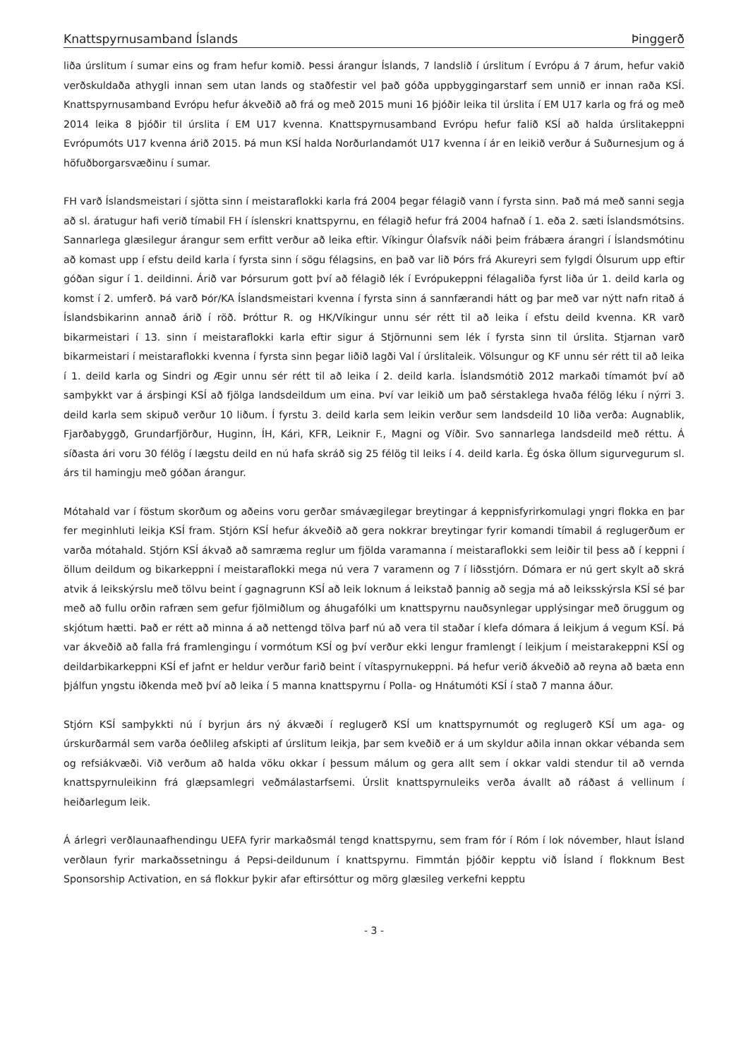Knattspyrnusamband Íslands Þinggerð
liða úrslitum í sumar eins og fram hefur komið. Þessi árangur Íslands, 7 landslið í úrslitum í Evrópu á 7 árum, hefur vakið verðskuldaða athygli innan sem utan lands og staðfestir vel það góða uppbyggingarstarf sem unnið er innan raða KSÍ. Knattspyrnusamband Evrópu hefur ákveðið að frá og með 2015 muni 16 þjóðir leika til úrslita í EM U17 karla og frá og með 2014 leika 8 þjóðir til úrslita í EM U17 kvenna. Knattspyrnusamband Evrópu hefur falið KSÍ að halda úrslitakeppni Evrópumóts U17 kvenna árið 2015. Þá mun KSÍ halda Norðurlandamót U17 kvenna í ár en leikið verður á Suðurnesjum og á höfuðborgarsvæðinu í sumar.
FH varð Íslandsmeistari í sjötta sinn í meistaraflokki karla frá 2004 þegar félagið vann í fyrsta sinn. Það má með sanni segja að sl. áratugur hafi verið tímabil FH í íslenskri knattspyrnu, en félagið hefur frá 2004 hafnað í 1. eða 2. sæti Íslandsmótsins. Sannarlega glæsilegur árangur sem erfitt verður að leika eftir. Víkingur Ólafsvík náði þeim frábæra árangri í Íslandsmótinu að komast upp í efstu deild karla í fyrsta sinn í sögu félagsins, en það var lið Þórs frá Akureyri sem fylgdi Ólsurum upp eftir góðan sigur í 1. deildinni. Árið var Þórsurum gott því að félagið lék í Evrópukeppni félagaliða fyrst liða úr 1. deild karla og komst í 2. umferð. Þá varð Þór/KA Íslandsmeistari kvenna í fyrsta sinn á sannfærandi hátt og þar með var nýtt nafn ritað á Íslandsbikarinn annað árið í röð. Þróttur R. og HK/Víkingur unnu sér rétt til að leika í efstu deild kvenna. KR varð bikarmeistari í 13. sinn í meistaraflokki karla eftir sigur á Stjörnunni sem lék í fyrsta sinn til úrslita. Stjarnan varð bikarmeistari í meistaraflokki kvenna í fyrsta sinn þegar liðið lagði Val í úrslitaleik. Völsungur og KF unnu sér rétt til að leika í 1. deild karla og Sindri og Ægir unnu sér rétt til að leika í 2. deild karla. Íslandsmótið 2012 markaði tímamót því að samþykkt var á ársþingi KSÍ að fjölga landsdeildum um eina. Því var leikið um það sérstaklega hvaða félög léku í nýrri 3. deild karla sem skipuð verður 10 liðum. Í fyrstu 3. deild karla sem leikin verður sem landsdeild 10 liða verða: Augnablik, Fjarðabyggð, Grundarfjörður, Huginn, ÍH, Kári, KFR, Leiknir F., Magni og Víðir. Svo sannarlega landsdeild með réttu. Á síðasta ári voru 30 félög í lægstu deild en nú hafa skráð sig 25 félög til leiks í 4. deild karla. Ég óska öllum sigurvegurum sl. árs til hamingju með góðan árangur.
Mótahald var í föstum skorðum og aðeins voru gerðar smávægilegar breytingar á keppnisfyrirkomulagi yngri flokka en þar fer meginhluti leikja KSÍ fram. Stjórn KSÍ hefur ákveðið að gera nokkrar breytingar fyrir komandi tímabil á reglugerðum er varða mótahald. Stjórn KSÍ ákvað að samræma reglur um fjölda varamanna í meistaraflokki sem leiðir til þess að í keppni í öllum deildum og bikarkeppni í meistaraflokki mega nú vera 7 varamenn og 7 í liðsstjórn. Dómara er nú gert skylt að skrá atvik á leikskýrslu með tölvu beint í gagnagrunn KSÍ að leik loknum á leikstað þannig að segja má að leiksskýrsla KSÍ sé þar með að fullu orðin rafræn sem gefur fjölmiðlum og áhugafólki um knattspyrnu nauðsynlegar upplýsingar með öruggum og skjótum hætti. Það er rétt að minna á að nettengd tölva þarf nú að vera til staðar í klefa dómara á leikjum á vegum KSÍ. Þá var ákveðið að falla frá framlengingu í vormótum KSÍ og því verður ekki lengur framlengt í leikjum í meistarakeppni KSÍ og deildarbikarkeppni KSÍ ef jafnt er heldur verður farið beint í vítaspyrnukeppni. Þá hefur verið ákveðið að reyna að bæta enn þjálfun yngstu iðkenda með því að leika í 5 manna knattspyrnu í Polla- og Hnátumóti KSÍ í stað 7 manna áður.
Stjórn KSÍ samþykkti nú í byrjun árs ný ákvæði í reglugerð KSÍ um knattspyrnumót og reglugerð KSÍ um aga- og úrskurðarmál sem varða óeðlileg afskipti af úrslitum leikja, þar sem kveðið er á um skyldur aðila innan okkar vébanda sem og refsiákvæði. Við verðum að halda vöku okkar í þessum málum og gera allt sem í okkar valdi stendur til að vernda knattspyrnuleikinn frá glæpsamlegri veðmálastarfsemi. Úrslit knattspyrnuleiks verða ávallt að ráðast á vellinum í heiðarlegum leik.
Á árlegri verðlaunaafhendingu UEFA fyrir markaðsmál tengd knattspyrnu, sem fram fór í Róm í lok nóvember, hlaut Ísland verðlaun fyrir markaðssetningu á Pepsi-deildunum í knattspyrnu. Fimmtán þjóðir kepptu við Ísland í flokknum Best Sponsorship Activation, en sá flokkur þykir afar eftirsóttur og mörg glæsileg verkefni kepptu
- 3 -